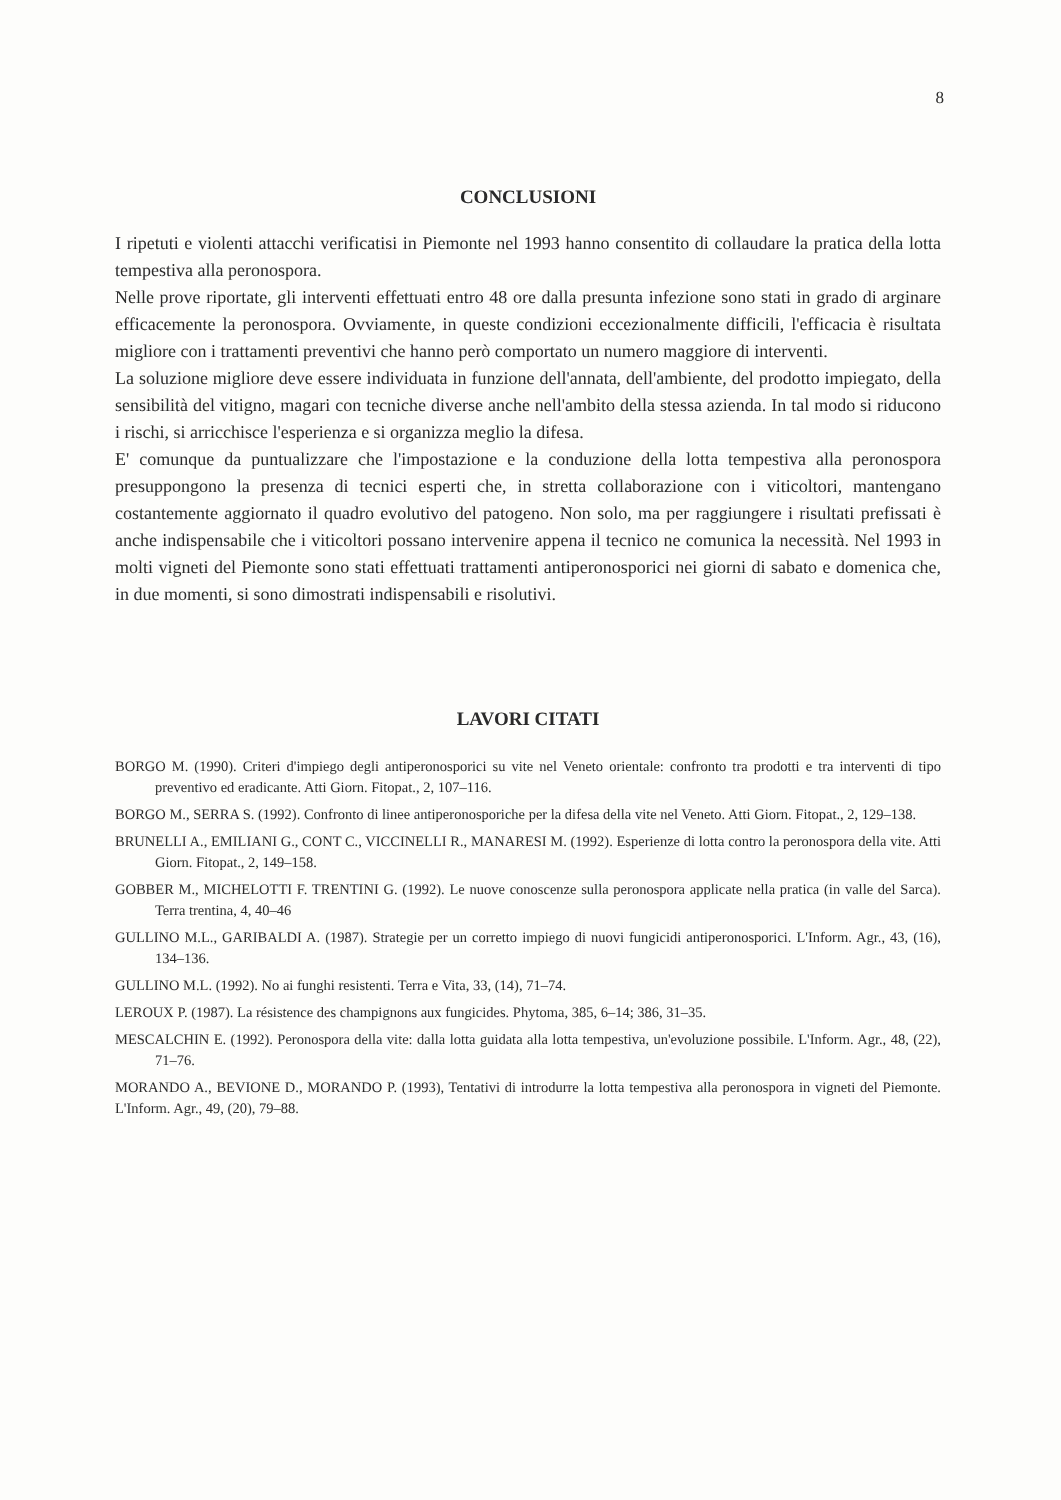8
CONCLUSIONI
I ripetuti e violenti attacchi verificatisi in Piemonte nel 1993 hanno consentito di collaudare la pratica della lotta tempestiva alla peronospora.
Nelle prove riportate, gli interventi effettuati entro 48 ore dalla presunta infezione sono stati in grado di arginare efficacemente la peronospora. Ovviamente, in queste condizioni eccezionalmente difficili, l'efficacia è risultata migliore con i trattamenti preventivi che hanno però comportato un numero maggiore di interventi.
La soluzione migliore deve essere individuata in funzione dell'annata, dell'ambiente, del prodotto impiegato, della sensibilità del vitigno, magari con tecniche diverse anche nell'ambito della stessa azienda. In tal modo si riducono i rischi, si arricchisce l'esperienza e si organizza meglio la difesa.
E' comunque da puntualizzare che l'impostazione e la conduzione della lotta tempestiva alla peronospora presuppongono la presenza di tecnici esperti che, in stretta collaborazione con i viticoltori, mantengano costantemente aggiornato il quadro evolutivo del patogeno. Non solo, ma per raggiungere i risultati prefissati è anche indispensabile che i viticoltori possano intervenire appena il tecnico ne comunica la necessità. Nel 1993 in molti vigneti del Piemonte sono stati effettuati trattamenti antiperonosporici nei giorni di sabato e domenica che, in due momenti, si sono dimostrati indispensabili e risolutivi.
LAVORI CITATI
BORGO M. (1990). Criteri d'impiego degli antiperonosporici su vite nel Veneto orientale: confronto tra prodotti e tra interventi di tipo preventivo ed eradicante. Atti Giorn. Fitopat., 2, 107–116.
BORGO M., SERRA S. (1992). Confronto di linee antiperonosporiche per la difesa della vite nel Veneto. Atti Giorn. Fitopat., 2, 129–138.
BRUNELLI A., EMILIANI G., CONT C., VICCINELLI R., MANARESI M. (1992). Esperienze di lotta contro la peronospora della vite. Atti Giorn. Fitopat., 2, 149–158.
GOBBER M., MICHELOTTI F. TRENTINI G. (1992). Le nuove conoscenze sulla peronospora applicate nella pratica (in valle del Sarca). Terra trentina, 4, 40–46
GULLINO M.L., GARIBALDI A. (1987). Strategie per un corretto impiego di nuovi fungicidi antiperonosporici. L'Inform. Agr., 43, (16), 134–136.
GULLINO M.L. (1992). No ai funghi resistenti. Terra e Vita, 33, (14), 71–74.
LEROUX P. (1987). La résistence des champignons aux fungicides. Phytoma, 385, 6–14; 386, 31–35.
MESCALCHIN E. (1992). Peronospora della vite: dalla lotta guidata alla lotta tempestiva, un'evoluzione possibile. L'Inform. Agr., 48, (22), 71–76.
MORANDO A., BEVIONE D., MORANDO P. (1993), Tentativi di introdurre la lotta tempestiva alla peronospora in vigneti del Piemonte. L'Inform. Agr., 49, (20), 79–88.